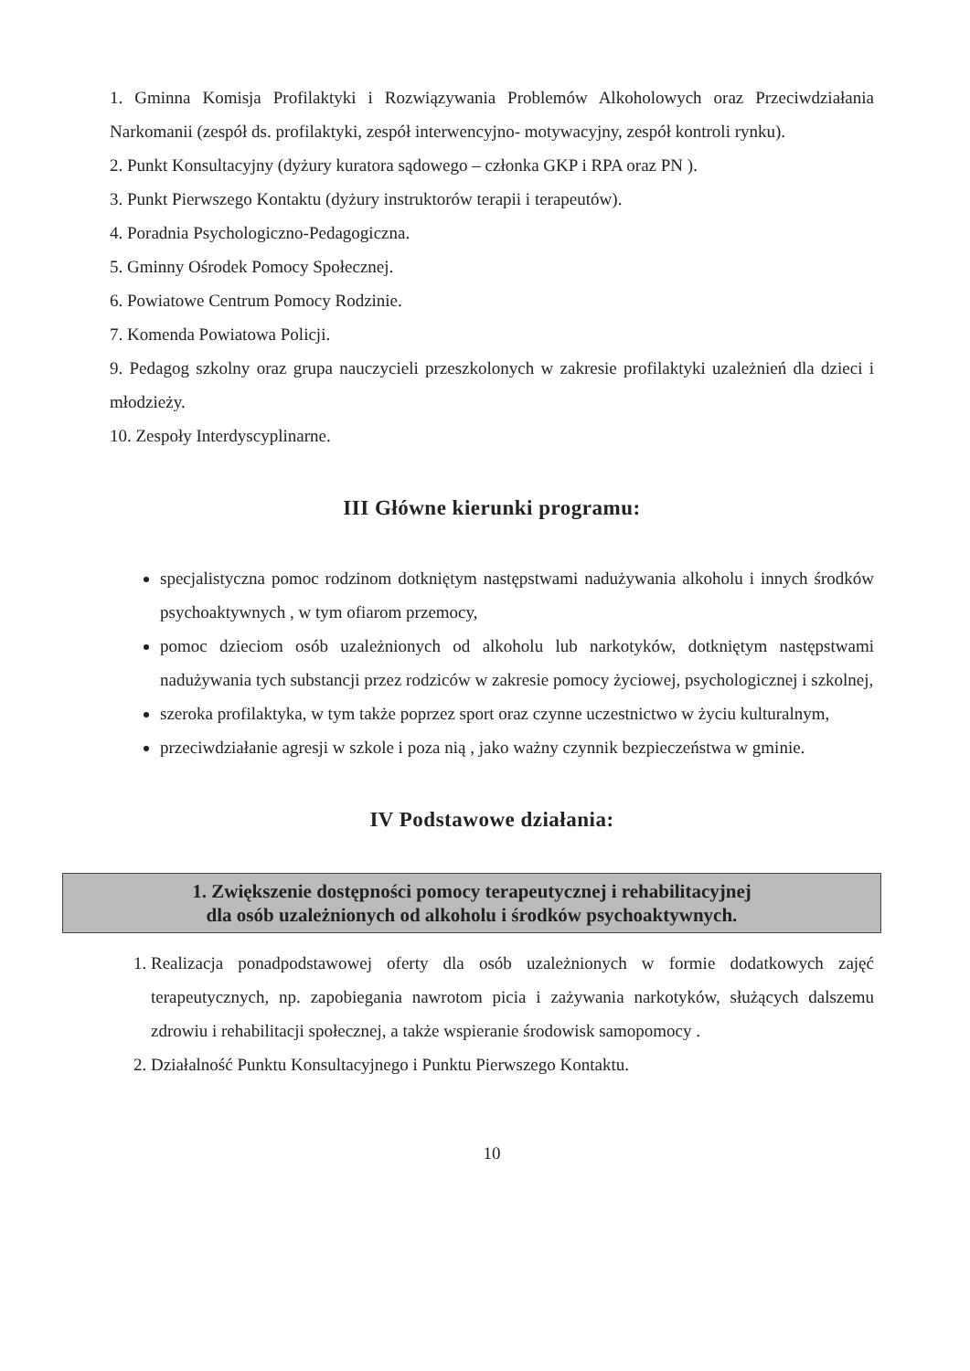1. Gminna Komisja Profilaktyki i Rozwiązywania Problemów Alkoholowych oraz Przeciwdziałania Narkomanii (zespół ds. profilaktyki, zespół interwencyjno- motywacyjny, zespół kontroli rynku).
2. Punkt Konsultacyjny (dyżury kuratora sądowego – członka GKP i RPA oraz PN ).
3. Punkt Pierwszego Kontaktu (dyżury instruktorów terapii i terapeutów).
4. Poradnia Psychologiczno-Pedagogiczna.
5. Gminny Ośrodek Pomocy Społecznej.
6. Powiatowe Centrum Pomocy Rodzinie.
7. Komenda Powiatowa Policji.
9. Pedagog szkolny oraz grupa nauczycieli przeszkolonych w zakresie profilaktyki uzależnień dla dzieci i młodzieży.
10. Zespoły Interdyscyplinarne.
III Główne kierunki programu:
specjalistyczna pomoc rodzinom dotkniętym następstwami nadużywania alkoholu i innych środków psychoaktywnych , w tym ofiarom przemocy,
pomoc dzieciom osób uzależnionych od alkoholu lub narkotyków, dotkniętym następstwami nadużywania tych substancji przez rodziców w zakresie pomocy życiowej, psychologicznej i szkolnej,
szeroka profilaktyka, w tym także poprzez sport oraz czynne uczestnictwo w życiu kulturalnym,
przeciwdziałanie agresji w szkole i poza nią , jako ważny czynnik bezpieczeństwa w gminie.
IV Podstawowe działania:
1. Zwiększenie dostępności pomocy terapeutycznej i rehabilitacyjnej
dla osób uzależnionych od alkoholu i środków psychoaktywnych.
1. Realizacja ponadpodstawowej oferty dla osób uzależnionych w formie dodatkowych zajęć terapeutycznych, np. zapobiegania nawrotom picia i zażywania narkotyków, służących dalszemu zdrowiu i rehabilitacji społecznej, a także wspieranie środowisk samopomocy .
2. Działalność Punktu Konsultacyjnego i Punktu Pierwszego Kontaktu.
10